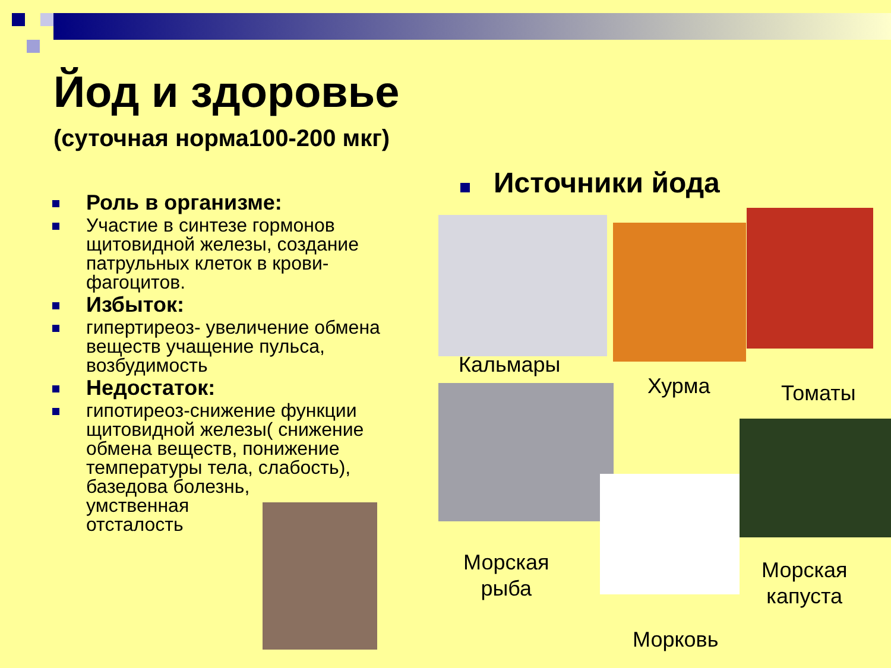Йод и здоровье
(суточная норма100-200 мкг)
Роль в организме:
Участие в синтезе гормонов щитовидной железы, создание патрульных клеток в крови-фагоцитов.
Избыток:
гипертиреоз- увеличение обмена веществ учащение пульса, возбудимость
Недостаток:
гипотиреоз-снижение функции щитовидной железы( снижение обмена веществ, понижение температуры тела, слабость), базедова болезнь,
умственная
отсталость
Источники йода
Кальмары
Хурма Томаты
Морская
рыба
Морская
капуста
Морковь